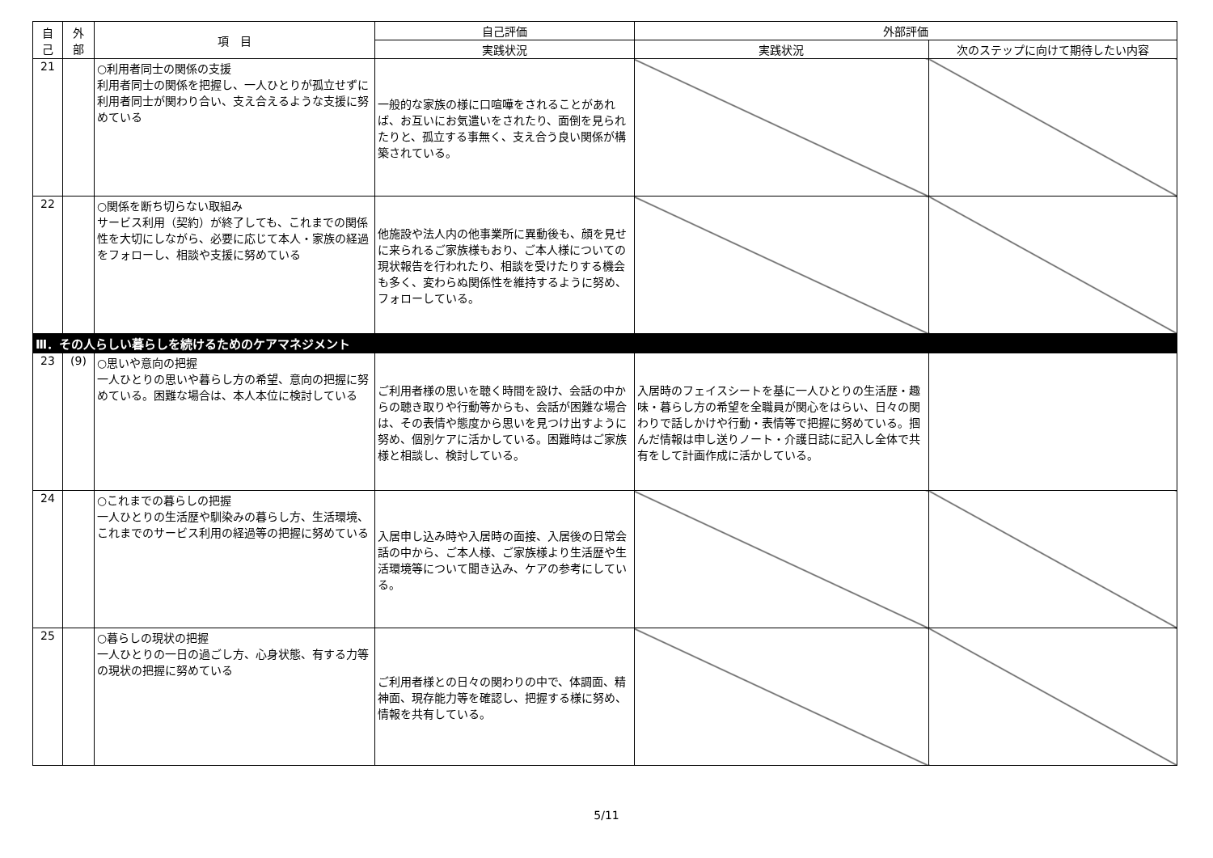| 自 己 | 外 部 | 項 目 | 自己評価 | 外部評価 | |
| --- | --- | --- | --- | --- | --- |
| | | | 実践状況 | 実践状況 | 次のステップに向けて期待したい内容 |
| 21 | | ○利用者同士の関係の支援 利用者同士の関係を把握し、一人ひとりが孤立せずに利用者同士が関わり合い、支え合えるような支援に努めている | 一般的な家族の様に口喧嘩をされることがあれば、お互いにお気遣いをされたり、面倒を見られたりと、孤立する事無く、支え合う良い関係が構築されている。 | | |
| 22 | | ○関係を断ち切らない取組み サービス利用（契約）が終了しても、これまでの関係性を大切にしながら、必要に応じて本人・家族の経過をフォローし、相談や支援に努めている | 他施設や法人内の他事業所に異動後も、顔を見せに来られるご家族様もおり、ご本人様についての現状報告を行われたり、相談を受けたりする機会も多く、変わらぬ関係性を維持するように努め、フォローしている。 | | |
| Ⅲ．その人らしい暮らしを続けるためのケアマネジメント | | | | | |
| 23 | (9) | ○思いや意向の把握 一人ひとりの思いや暮らし方の希望、意向の把握に努めている。困難な場合は、本人本位に検討している | ご利用者様の思いを聴く時間を設け、会話の中からの聴き取りや行動等からも、会話が困難な場合は、その表情や態度から思いを見つけ出すように努め、個別ケアに活かしている。困難時はご家族様と相談し、検討している。 | 入居時のフェイスシートを基に一人ひとりの生活歴・趣味・暮らし方の希望を全職員が関心をはらい、日々の関わりで話しかけや行動・表情等で把握に努めている。掴んだ情報は申し送りノート・介護日誌に記入し全体で共有をして計画作成に活かしている。 | |
| 24 | | ○これまでの暮らしの把握 一人ひとりの生活歴や馴染みの暮らし方、生活環境、これまでのサービス利用の経過等の把握に努めている | 入居申し込み時や入居時の面接、入居後の日常会話の中から、ご本人様、ご家族様より生活歴や生活環境等について聞き込み、ケアの参考にしている。 | | |
| 25 | | ○暮らしの現状の把握 一人ひとりの一日の過ごし方、心身状態、有する力等の現状の把握に努めている | ご利用者様との日々の関わりの中で、体調面、精神面、現存能力等を確認し、把握する様に努め、情報を共有している。 | | |
5/11